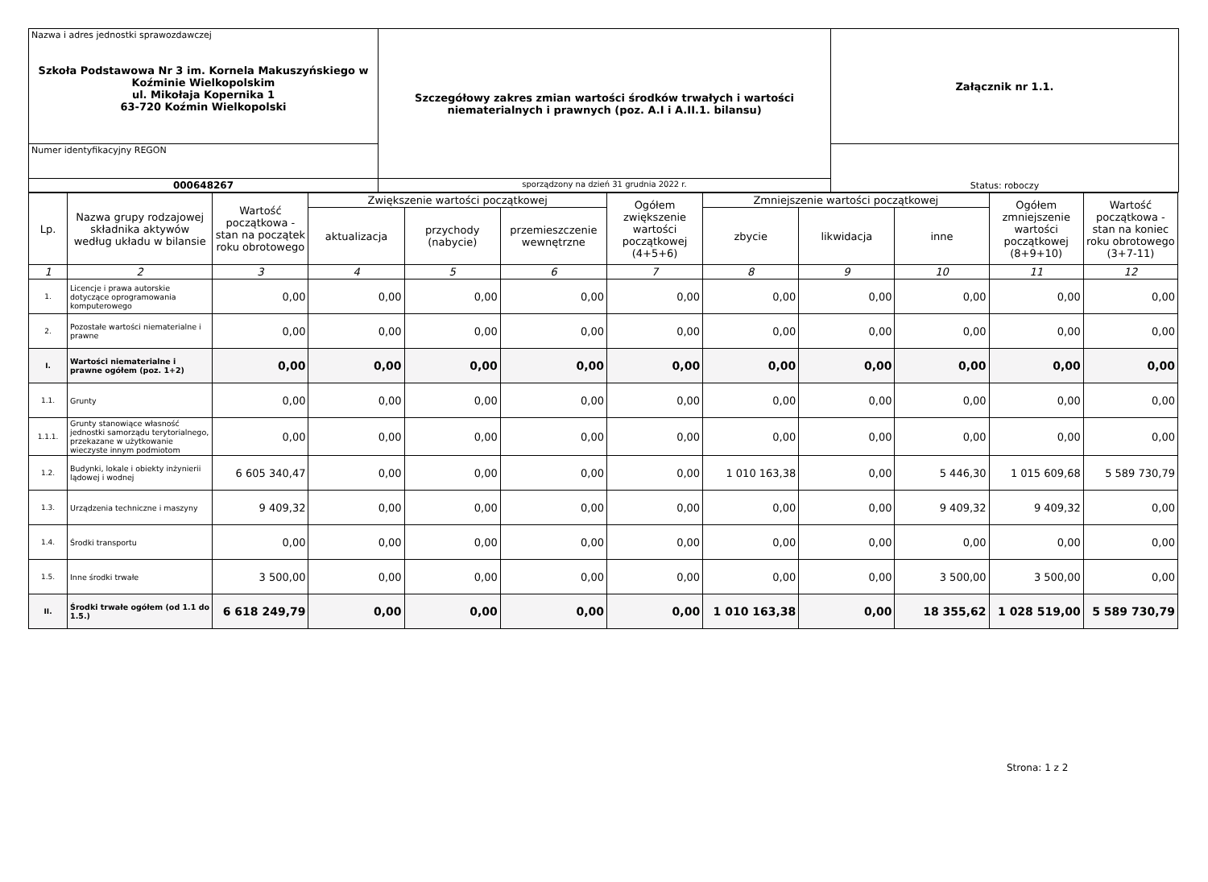| Nazwa i adres jednostki sprawozdawczej Szkoła Podstawowa Nr 3 im. Kornela Makuszyńskiego w Koźminie Wielkopolskim ul. Mikołaja Kopernika 1 63-720 Koźmin Wielkopolski | Szczegółowy zakres zmian wartości środków trwałych i wartości niematerialnych i prawnych (poz. A.I i A.II.1. bilansu) | Załącznik nr 1.1. |
| Numer identyfikacyjny REGON | | Status: roboczy |
| 000648267 | sporządzony na dzień 31 grudnia 2022 r. | |
| Lp. | Nazwa grupy rodzajowej składnika aktywów według układu w bilansie | Wartość początkowa - stan na początek roku obrotowego | Zwiększenie wartości początkowej | | | Ogółem zwiększenie wartości początkowej (4+5+6) | Zmniejszenie wartości początkowej | | | Ogółem zmniejszenie wartości początkowej (8+9+10) | Wartość początkowa - stan na koniec roku obrotowego (3+7-11) |
| --- | --- | --- | --- | --- | --- | --- | --- | --- | --- | --- | --- |
| | | | aktualizacja | przychody (nabycie) | przemieszczenie wewnętrzne | | zbycie | likwidacja | inne | | |
| 1 | 2 | 3 | 4 | 5 | 6 | 7 | 8 | 9 | 10 | 11 | 12 |
| 1. | Licencje i prawa autorskie dotyczące oprogramowania komputerowego | 0,00 | 0,00 | 0,00 | 0,00 | 0,00 | 0,00 | 0,00 | 0,00 | 0,00 | 0,00 |
| 2. | Pozostałe wartości niematerialne i prawne | 0,00 | 0,00 | 0,00 | 0,00 | 0,00 | 0,00 | 0,00 | 0,00 | 0,00 | 0,00 |
| I. | Wartości niematerialne i prawne ogółem (poz. 1+2) | 0,00 | 0,00 | 0,00 | 0,00 | 0,00 | 0,00 | 0,00 | 0,00 | 0,00 | 0,00 |
| 1.1. | Grunty | 0,00 | 0,00 | 0,00 | 0,00 | 0,00 | 0,00 | 0,00 | 0,00 | 0,00 | 0,00 |
| 1.1.1. | Grunty stanowiące własność jednostki samorządu terytorialnego, przekazane w użytkowanie wieczyste innym podmiotom | 0,00 | 0,00 | 0,00 | 0,00 | 0,00 | 0,00 | 0,00 | 0,00 | 0,00 | 0,00 |
| 1.2. | Budynki, lokale i obiekty inżynierii lądowej i wodnej | 6 605 340,47 | 0,00 | 0,00 | 0,00 | 0,00 | 1 010 163,38 | 0,00 | 5 446,30 | 1 015 609,68 | 5 589 730,79 |
| 1.3. | Urządzenia techniczne i maszyny | 9 409,32 | 0,00 | 0,00 | 0,00 | 0,00 | 0,00 | 0,00 | 9 409,32 | 9 409,32 | 0,00 |
| 1.4. | Środki transportu | 0,00 | 0,00 | 0,00 | 0,00 | 0,00 | 0,00 | 0,00 | 0,00 | 0,00 | 0,00 |
| 1.5. | Inne środki trwałe | 3 500,00 | 0,00 | 0,00 | 0,00 | 0,00 | 0,00 | 0,00 | 3 500,00 | 3 500,00 | 0,00 |
| II. | Środki trwałe ogółem (od 1.1 do 1.5.) | 6 618 249,79 | 0,00 | 0,00 | 0,00 | 0,00 | 1 010 163,38 | 0,00 | 18 355,62 | 1 028 519,00 | 5 589 730,79 |
Strona: 1 z 2